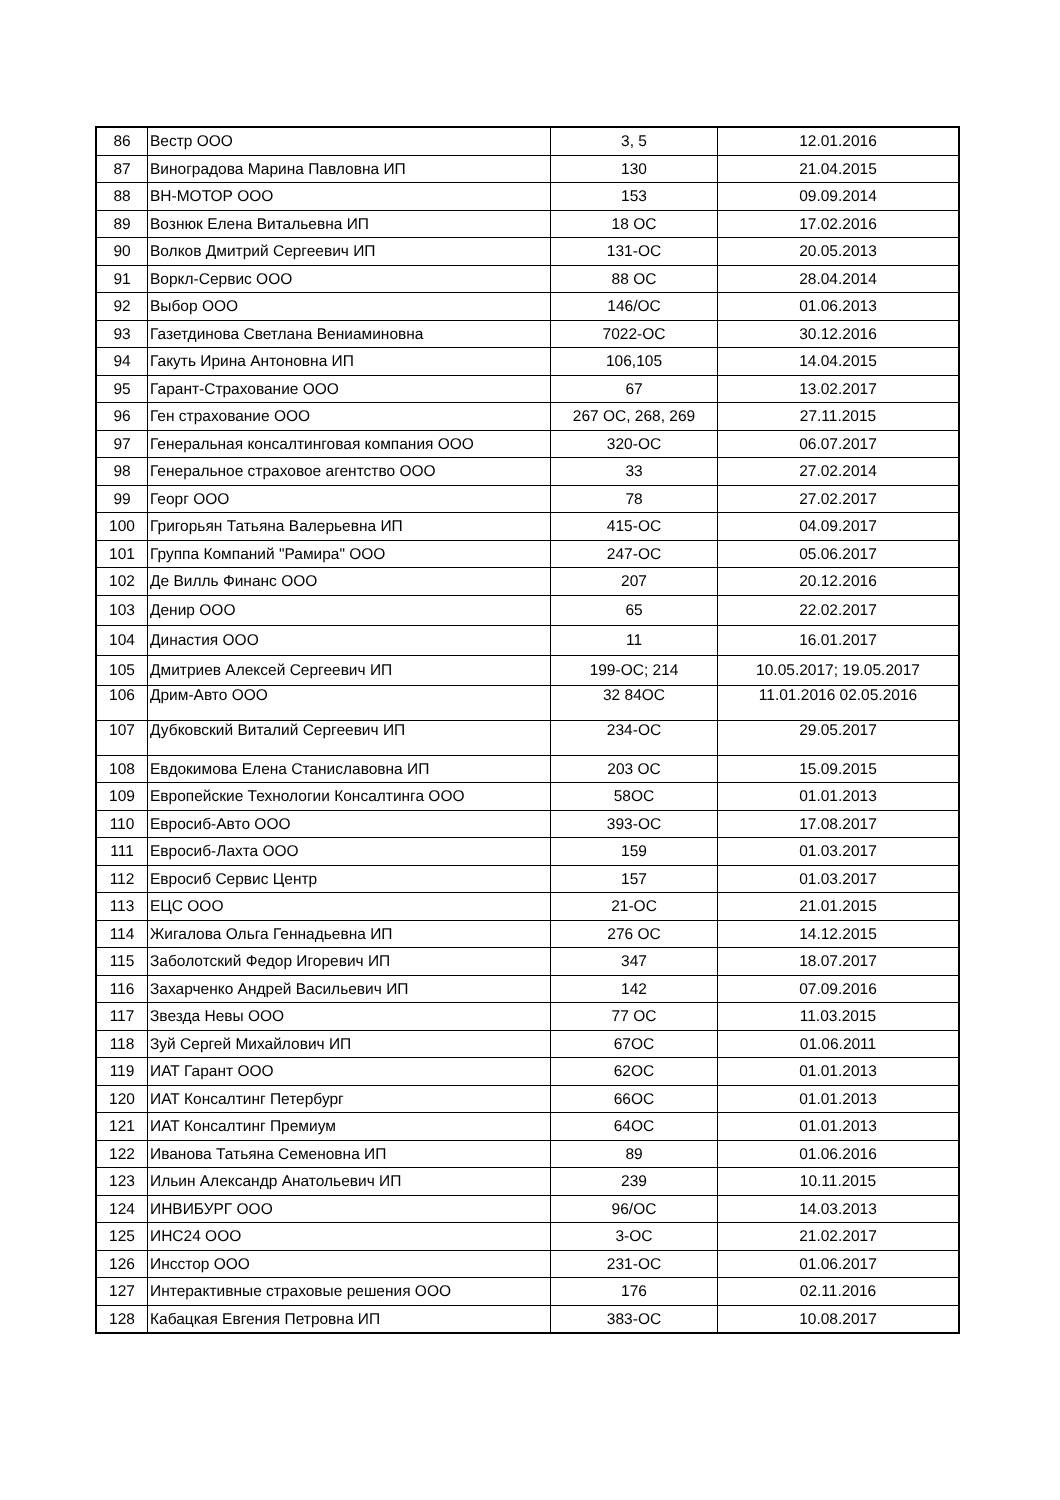| 86 | Вестр ООО | 3, 5 | 12.01.2016 |
| 87 | Виноградова Марина Павловна ИП | 130 | 21.04.2015 |
| 88 | ВН-МОТОР ООО | 153 | 09.09.2014 |
| 89 | Вознюк Елена Витальевна ИП | 18 ОС | 17.02.2016 |
| 90 | Волков Дмитрий Сергеевич ИП | 131-ОС | 20.05.2013 |
| 91 | Воркл-Сервис ООО | 88 ОС | 28.04.2014 |
| 92 | Выбор ООО | 146/ОС | 01.06.2013 |
| 93 | Газетдинова Светлана Вениаминовна | 7022-ОС | 30.12.2016 |
| 94 | Гакуть Ирина Антоновна ИП | 106,105 | 14.04.2015 |
| 95 | Гарант-Страхование ООО | 67 | 13.02.2017 |
| 96 | Ген страхование ООО | 267 ОС, 268, 269 | 27.11.2015 |
| 97 | Генеральная консалтинговая компания ООО | 320-ОС | 06.07.2017 |
| 98 | Генеральное страховое агентство ООО | 33 | 27.02.2014 |
| 99 | Георг ООО | 78 | 27.02.2017 |
| 100 | Григорьян Татьяна Валерьевна ИП | 415-ОС | 04.09.2017 |
| 101 | Группа Компаний "Рамира" ООО | 247-ОС | 05.06.2017 |
| 102 | Де Вилль Финанс ООО | 207 | 20.12.2016 |
| 103 | Денир ООО | 65 | 22.02.2017 |
| 104 | Династия ООО | 11 | 16.01.2017 |
| 105 | Дмитриев Алексей Сергеевич ИП | 199-ОС; 214 | 10.05.2017; 19.05.2017 |
| 106 | Дрим-Авто ООО | 32 84ОС | 11.01.2016 02.05.2016 |
| 107 | Дубковский Виталий Сергеевич ИП | 234-ОС | 29.05.2017 |
| 108 | Евдокимова Елена Станиславовна ИП | 203 ОС | 15.09.2015 |
| 109 | Европейские Технологии Консалтинга ООО | 58ОС | 01.01.2013 |
| 110 | Евросиб-Авто ООО | 393-ОС | 17.08.2017 |
| 111 | Евросиб-Лахта ООО | 159 | 01.03.2017 |
| 112 | Евросиб Сервис Центр | 157 | 01.03.2017 |
| 113 | ЕЦС ООО | 21-ОС | 21.01.2015 |
| 114 | Жигалова Ольга Геннадьевна ИП | 276 ОС | 14.12.2015 |
| 115 | Заболотский Федор Игоревич ИП | 347 | 18.07.2017 |
| 116 | Захарченко Андрей Васильевич ИП | 142 | 07.09.2016 |
| 117 | Звезда Невы ООО | 77 ОС | 11.03.2015 |
| 118 | Зуй Сергей Михайлович ИП | 67ОС | 01.06.2011 |
| 119 | ИАТ Гарант ООО | 62ОС | 01.01.2013 |
| 120 | ИАТ Консалтинг Петербург | 66ОС | 01.01.2013 |
| 121 | ИАТ Консалтинг Премиум | 64ОС | 01.01.2013 |
| 122 | Иванова Татьяна Семеновна ИП | 89 | 01.06.2016 |
| 123 | Ильин Александр Анатольевич ИП | 239 | 10.11.2015 |
| 124 | ИНВИБУРГ ООО | 96/ОС | 14.03.2013 |
| 125 | ИНС24 ООО | 3-ОС | 21.02.2017 |
| 126 | Инсстор ООО | 231-ОС | 01.06.2017 |
| 127 | Интерактивные страховые решения ООО | 176 | 02.11.2016 |
| 128 | Кабацкая Евгения Петровна ИП | 383-ОС | 10.08.2017 |